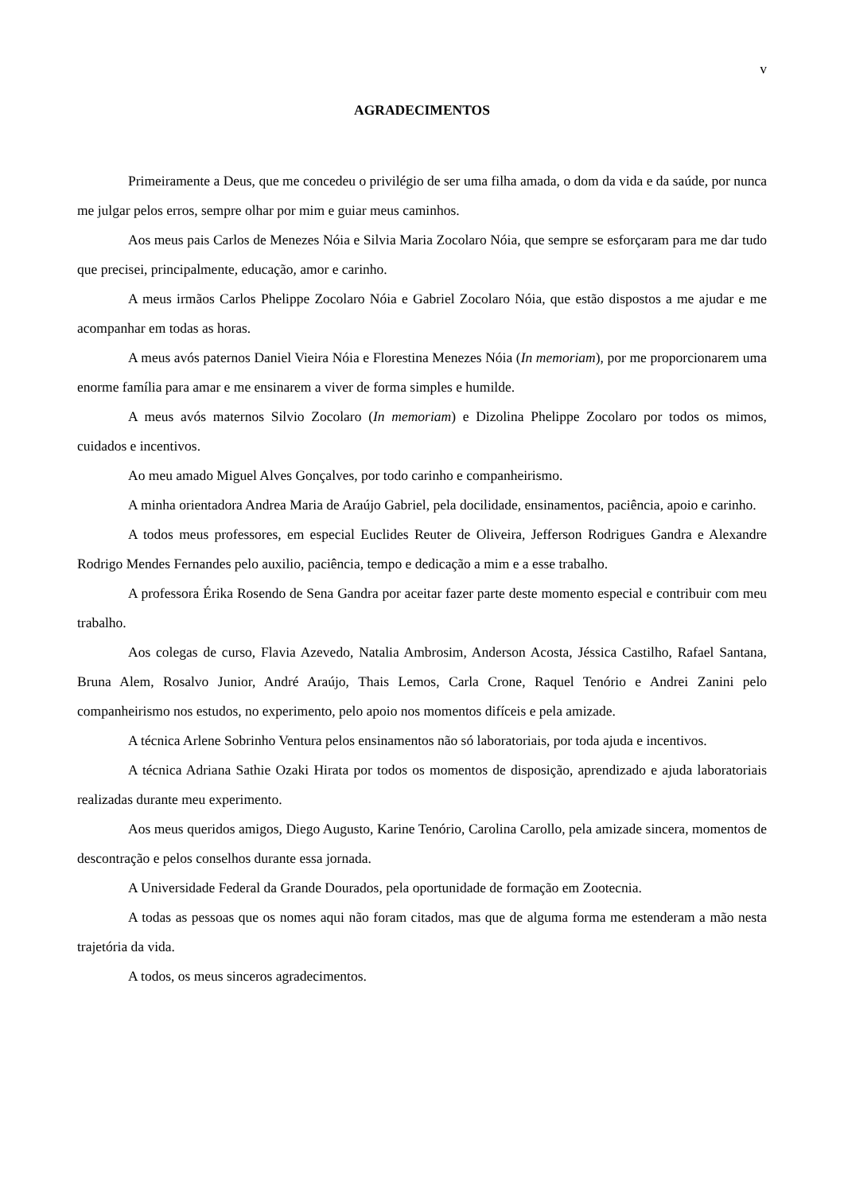v
AGRADECIMENTOS
Primeiramente a Deus, que me concedeu o privilégio de ser uma filha amada, o dom da vida e da saúde, por nunca me julgar pelos erros, sempre olhar por mim e guiar meus caminhos.
Aos meus pais Carlos de Menezes Nóia e Silvia Maria Zocolaro Nóia, que sempre se esforçaram para me dar tudo que precisei, principalmente, educação, amor e carinho.
A meus irmãos Carlos Phelippe Zocolaro Nóia e Gabriel Zocolaro Nóia, que estão dispostos a me ajudar e me acompanhar em todas as horas.
A meus avós paternos Daniel Vieira Nóia e Florestina Menezes Nóia (In memoriam), por me proporcionarem uma enorme família para amar e me ensinarem a viver de forma simples e humilde.
A meus avós maternos Silvio Zocolaro (In memoriam) e Dizolina Phelippe Zocolaro por todos os mimos, cuidados e incentivos.
Ao meu amado Miguel Alves Gonçalves, por todo carinho e companheirismo.
A minha orientadora Andrea Maria de Araújo Gabriel, pela docilidade, ensinamentos, paciência, apoio e carinho.
A todos meus professores, em especial Euclides Reuter de Oliveira, Jefferson Rodrigues Gandra e Alexandre Rodrigo Mendes Fernandes pelo auxilio, paciência, tempo e dedicação a mim e a esse trabalho.
A professora Érika Rosendo de Sena Gandra por aceitar fazer parte deste momento especial e contribuir com meu trabalho.
Aos colegas de curso, Flavia Azevedo, Natalia Ambrosim, Anderson Acosta, Jéssica Castilho, Rafael Santana, Bruna Alem, Rosalvo Junior, André Araújo, Thais Lemos, Carla Crone, Raquel Tenório e Andrei Zanini pelo companheirismo nos estudos, no experimento, pelo apoio nos momentos difíceis e pela amizade.
A técnica Arlene Sobrinho Ventura pelos ensinamentos não só laboratoriais, por toda ajuda e incentivos.
A técnica Adriana Sathie Ozaki Hirata por todos os momentos de disposição, aprendizado e ajuda laboratoriais realizadas durante meu experimento.
Aos meus queridos amigos, Diego Augusto, Karine Tenório, Carolina Carollo, pela amizade sincera, momentos de descontração e pelos conselhos durante essa jornada.
A Universidade Federal da Grande Dourados, pela oportunidade de formação em Zootecnia.
A todas as pessoas que os nomes aqui não foram citados, mas que de alguma forma me estenderam a mão nesta trajetória da vida.
A todos, os meus sinceros agradecimentos.